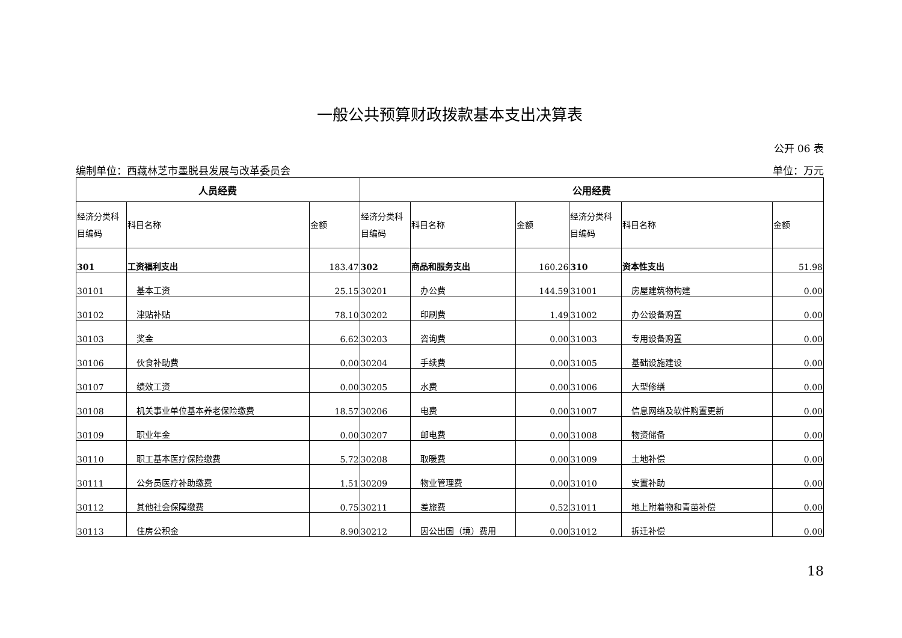一般公共预算财政拨款基本支出决算表
公开 06 表
编制单位：西藏林芝市墨脱县发展与改革委员会 单位：万元
| 人员经费 | | | 公用经费 | | | | | |
| --- | --- | --- | --- | --- | --- | --- | --- | --- |
| 经济分类科目编码 | 科目名称 | 金额 | 经济分类科目编码 | 科目名称 | 金额 | 经济分类科目编码 | 科目名称 | 金额 |
| 301 | 工资福利支出 | 183.47 | 302 | 商品和服务支出 | 160.26 | 310 | 资本性支出 | 51.98 |
| 30101 | 基本工资 | 25.15 | 30201 | 办公费 | 144.59 | 31001 | 房屋建筑物构建 | 0.00 |
| 30102 | 津贴补贴 | 78.10 | 30202 | 印刷费 | 1.49 | 31002 | 办公设备购置 | 0.00 |
| 30103 | 奖金 | 6.62 | 30203 | 咨询费 | 0.00 | 31003 | 专用设备购置 | 0.00 |
| 30106 | 伙食补助费 | 0.00 | 30204 | 手续费 | 0.00 | 31005 | 基础设施建设 | 0.00 |
| 30107 | 绩效工资 | 0.00 | 30205 | 水费 | 0.00 | 31006 | 大型修缮 | 0.00 |
| 30108 | 机关事业单位基本养老保险缴费 | 18.57 | 30206 | 电费 | 0.00 | 31007 | 信息网络及软件购置更新 | 0.00 |
| 30109 | 职业年金 | 0.00 | 30207 | 邮电费 | 0.00 | 31008 | 物资储备 | 0.00 |
| 30110 | 职工基本医疗保险缴费 | 5.72 | 30208 | 取暖费 | 0.00 | 31009 | 土地补偿 | 0.00 |
| 30111 | 公务员医疗补助缴费 | 1.51 | 30209 | 物业管理费 | 0.00 | 31010 | 安置补助 | 0.00 |
| 30112 | 其他社会保障缴费 | 0.75 | 30211 | 差旅费 | 0.52 | 31011 | 地上附着物和青苗补偿 | 0.00 |
| 30113 | 住房公积金 | 8.90 | 30212 | 因公出国（境）费用 | 0.00 | 31012 | 拆迁补偿 | 0.00 |
18